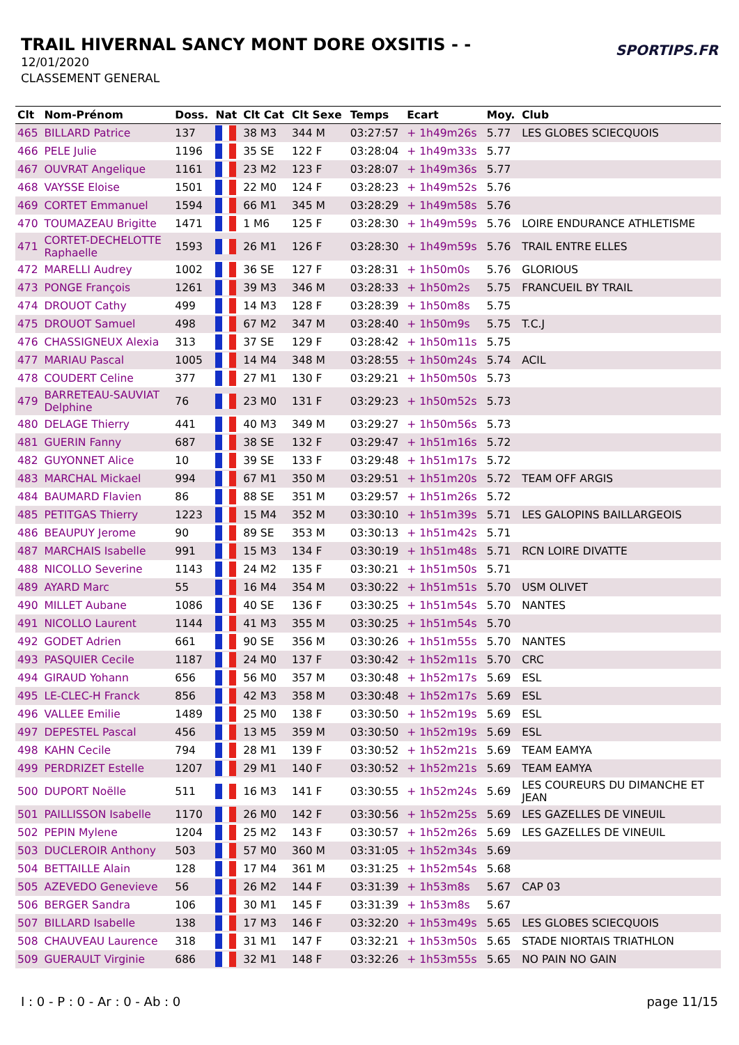TRAIL HIVERNAL SANCY MONT DORE OXSITIS - -
12/01/2020
CLASSEMENT GENERAL
SPORTIPS.FR
| Clt | Nom-Prénom | Doss. | Nat | Clt Cat | Clt Sexe | Temps | Ecart | Moy. | Club |
| --- | --- | --- | --- | --- | --- | --- | --- | --- | --- |
| 465 | BILLARD Patrice | 137 | | 38 M3 | 344 M | 03:27:57 | + 1h49m26s | 5.77 | LES GLOBES SCIECQUOIS |
| 466 | PELE Julie | 1196 | | 35 SE | 122 F | 03:28:04 | + 1h49m33s | 5.77 | |
| 467 | OUVRAT Angelique | 1161 | | 23 M2 | 123 F | 03:28:07 | + 1h49m36s | 5.77 | |
| 468 | VAYSSE Eloise | 1501 | | 22 M0 | 124 F | 03:28:23 | + 1h49m52s | 5.76 | |
| 469 | CORTET Emmanuel | 1594 | | 66 M1 | 345 M | 03:28:29 | + 1h49m58s | 5.76 | |
| 470 | TOUMAZEAU Brigitte | 1471 | | 1 M6 | 125 F | 03:28:30 | + 1h49m59s | 5.76 | LOIRE ENDURANCE ATHLETISME |
| 471 | CORTET-DECHELOTTE Raphaelle | 1593 | | 26 M1 | 126 F | 03:28:30 | + 1h49m59s | 5.76 | TRAIL ENTRE ELLES |
| 472 | MARELLI Audrey | 1002 | | 36 SE | 127 F | 03:28:31 | + 1h50m0s | 5.76 | GLORIOUS |
| 473 | PONGE François | 1261 | | 39 M3 | 346 M | 03:28:33 | + 1h50m2s | 5.75 | FRANCUEIL BY TRAIL |
| 474 | DROUOT Cathy | 499 | | 14 M3 | 128 F | 03:28:39 | + 1h50m8s | 5.75 | |
| 475 | DROUOT Samuel | 498 | | 67 M2 | 347 M | 03:28:40 | + 1h50m9s | 5.75 | T.C.J |
| 476 | CHASSIGNEUX Alexia | 313 | | 37 SE | 129 F | 03:28:42 | + 1h50m11s | 5.75 | |
| 477 | MARIAU Pascal | 1005 | | 14 M4 | 348 M | 03:28:55 | + 1h50m24s | 5.74 | ACIL |
| 478 | COUDERT Celine | 377 | | 27 M1 | 130 F | 03:29:21 | + 1h50m50s | 5.73 | |
| 479 | BARRETEAU-SAUVIAT Delphine | 76 | | 23 M0 | 131 F | 03:29:23 | + 1h50m52s | 5.73 | |
| 480 | DELAGE Thierry | 441 | | 40 M3 | 349 M | 03:29:27 | + 1h50m56s | 5.73 | |
| 481 | GUERIN Fanny | 687 | | 38 SE | 132 F | 03:29:47 | + 1h51m16s | 5.72 | |
| 482 | GUYONNET Alice | 10 | | 39 SE | 133 F | 03:29:48 | + 1h51m17s | 5.72 | |
| 483 | MARCHAL Mickael | 994 | | 67 M1 | 350 M | 03:29:51 | + 1h51m20s | 5.72 | TEAM OFF ARGIS |
| 484 | BAUMARD Flavien | 86 | | 88 SE | 351 M | 03:29:57 | + 1h51m26s | 5.72 | |
| 485 | PETITGAS Thierry | 1223 | | 15 M4 | 352 M | 03:30:10 | + 1h51m39s | 5.71 | LES GALOPINS BAILLARGEOIS |
| 486 | BEAUPUY Jerome | 90 | | 89 SE | 353 M | 03:30:13 | + 1h51m42s | 5.71 | |
| 487 | MARCHAIS Isabelle | 991 | | 15 M3 | 134 F | 03:30:19 | + 1h51m48s | 5.71 | RCN LOIRE DIVATTE |
| 488 | NICOLLO Severine | 1143 | | 24 M2 | 135 F | 03:30:21 | + 1h51m50s | 5.71 | |
| 489 | AYARD Marc | 55 | | 16 M4 | 354 M | 03:30:22 | + 1h51m51s | 5.70 | USM OLIVET |
| 490 | MILLET Aubane | 1086 | | 40 SE | 136 F | 03:30:25 | + 1h51m54s | 5.70 | NANTES |
| 491 | NICOLLO Laurent | 1144 | | 41 M3 | 355 M | 03:30:25 | + 1h51m54s | 5.70 | |
| 492 | GODET Adrien | 661 | | 90 SE | 356 M | 03:30:26 | + 1h51m55s | 5.70 | NANTES |
| 493 | PASQUIER Cecile | 1187 | | 24 M0 | 137 F | 03:30:42 | + 1h52m11s | 5.70 | CRC |
| 494 | GIRAUD Yohann | 656 | | 56 M0 | 357 M | 03:30:48 | + 1h52m17s | 5.69 | ESL |
| 495 | LE-CLEC-H Franck | 856 | | 42 M3 | 358 M | 03:30:48 | + 1h52m17s | 5.69 | ESL |
| 496 | VALLEE Emilie | 1489 | | 25 M0 | 138 F | 03:30:50 | + 1h52m19s | 5.69 | ESL |
| 497 | DEPESTEL Pascal | 456 | | 13 M5 | 359 M | 03:30:50 | + 1h52m19s | 5.69 | ESL |
| 498 | KAHN Cecile | 794 | | 28 M1 | 139 F | 03:30:52 | + 1h52m21s | 5.69 | TEAM EAMYA |
| 499 | PERDRIZET Estelle | 1207 | | 29 M1 | 140 F | 03:30:52 | + 1h52m21s | 5.69 | TEAM EAMYA |
| 500 | DUPORT Noëlle | 511 | | 16 M3 | 141 F | 03:30:55 | + 1h52m24s | 5.69 | LES COUREURS DU DIMANCHE ET JEAN |
| 501 | PAILLISSON Isabelle | 1170 | | 26 M0 | 142 F | 03:30:56 | + 1h52m25s | 5.69 | LES GAZELLES DE VINEUIL |
| 502 | PEPIN Mylene | 1204 | | 25 M2 | 143 F | 03:30:57 | + 1h52m26s | 5.69 | LES GAZELLES DE VINEUIL |
| 503 | DUCLEROIR Anthony | 503 | | 57 M0 | 360 M | 03:31:05 | + 1h52m34s | 5.69 | |
| 504 | BETTAILLE Alain | 128 | | 17 M4 | 361 M | 03:31:25 | + 1h52m54s | 5.68 | |
| 505 | AZEVEDO Genevieve | 56 | | 26 M2 | 144 F | 03:31:39 | + 1h53m8s | 5.67 | CAP 03 |
| 506 | BERGER Sandra | 106 | | 30 M1 | 145 F | 03:31:39 | + 1h53m8s | 5.67 | |
| 507 | BILLARD Isabelle | 138 | | 17 M3 | 146 F | 03:32:20 | + 1h53m49s | 5.65 | LES GLOBES SCIECQUOIS |
| 508 | CHAUVEAU Laurence | 318 | | 31 M1 | 147 F | 03:32:21 | + 1h53m50s | 5.65 | STADE NIORTAIS TRIATHLON |
| 509 | GUERAULT Virginie | 686 | | 32 M1 | 148 F | 03:32:26 | + 1h53m55s | 5.65 | NO PAIN NO GAIN |
I : 0 - P : 0 - Ar : 0 - Ab : 0 page 11/15